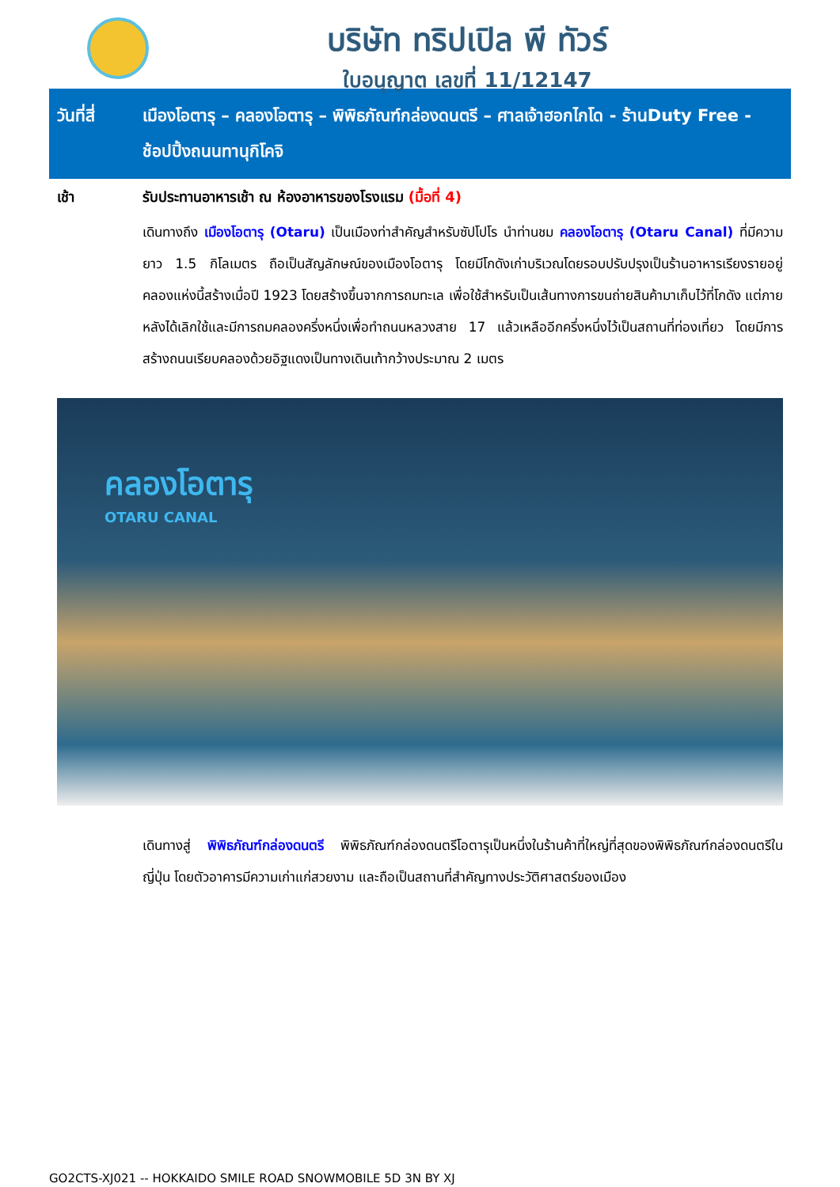บริษัท ทริปเปิล พี ทัวร์
ใบอนุญาต เลขที่ 11/12147
วันที่สี่
เมืองโอตารุ – คลองโอตารุ – พิพิธภัณฑ์กล่องดนตรี – ศาลเจ้าฮอกไกโด - ร้านDuty Free - ช้อปปิ้งถนนทานุกิโคจิ
เช้า รับประทานอาหารเช้า ณ ห้องอาหารของโรงแรม (มื้อที่ 4)
เดินทางถึง เมืองโอตารุ (Otaru) เป็นเมืองท่าสำคัญสำหรับซัปโปโร นำท่านชม คลองโอตารุ (Otaru Canal) ที่มีความยาว 1.5 กิโลเมตร ถือเป็นสัญลักษณ์ของเมืองโอตารุ โดยมีโกดังเก่าบริเวณโดยรอบปรับปรุงเป็นร้านอาหารเรียงรายอยู่ คลองแห่งนี้สร้างเมื่อปี 1923 โดยสร้างขึ้นจากการถมทะเล เพื่อใช้สำหรับเป็นเส้นทางการขนถ่ายสินค้ามาเก็บไว้ที่โกดัง แต่ภายหลังได้เลิกใช้และมีการถมคลองครึ่งหนึ่งเพื่อทำถนนหลวงสาย 17 แล้วเหลืออีกครึ่งหนึ่งไว้เป็นสถานที่ท่องเที่ยว โดยมีการสร้างถนนเรียบคลองด้วยอิฐแดงเป็นทางเดินเท้ากว้างประมาณ 2 เมตร
คลองโอตารุ
OTARU CANAL
เดินทางสู่ พิพิธภัณฑ์กล่องดนตรี พิพิธภัณฑ์กล่องดนตรีโอตารุเป็นหนึ่งในร้านค้าที่ใหญ่ที่สุดของพิพิธภัณฑ์กล่องดนตรีในญี่ปุ่น โดยตัวอาคารมีความเก่าแก่สวยงาม และถือเป็นสถานที่สำคัญทางประวัติศาสตร์ของเมือง
GO2CTS-XJ021 -- HOKKAIDO SMILE ROAD SNOWMOBILE 5D 3N BY XJ